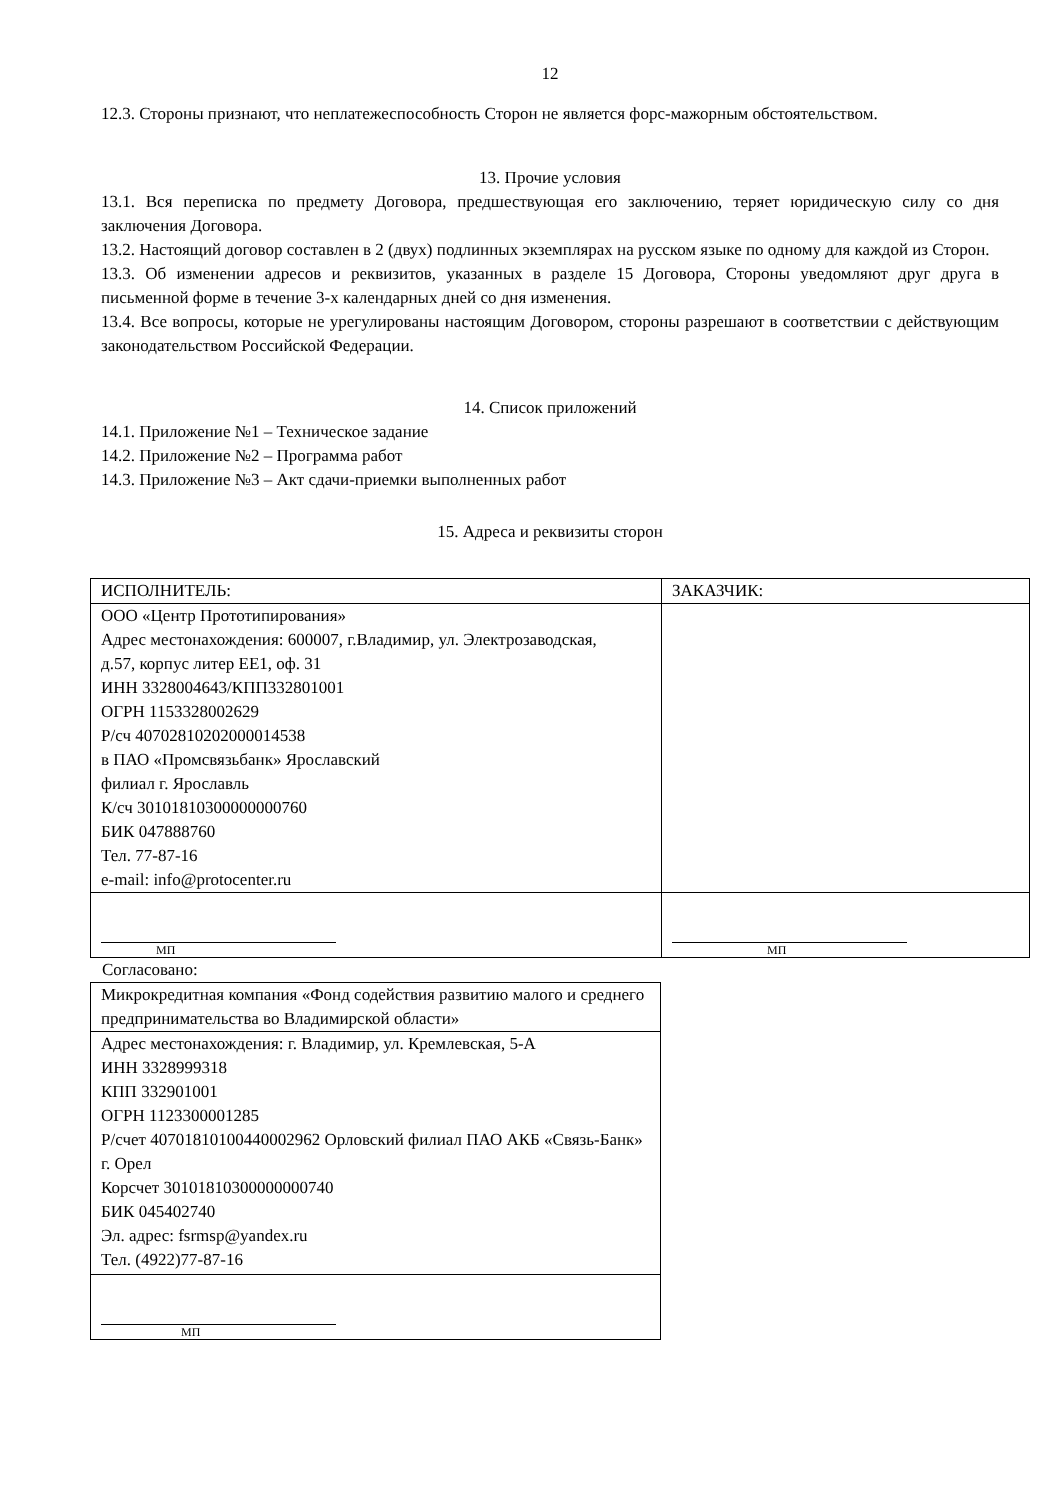12
12.3. Стороны признают, что неплатежеспособность Сторон не является форс-мажорным обстоятельством.
13. Прочие условия
13.1. Вся переписка по предмету Договора, предшествующая его заключению, теряет юридическую силу со дня заключения Договора.
13.2. Настоящий договор составлен в 2 (двух) подлинных экземплярах на русском языке по одному для каждой из Сторон.
13.3. Об изменении адресов и реквизитов, указанных в разделе 15 Договора, Стороны уведомляют друг друга в письменной форме в течение 3-х календарных дней со дня изменения.
13.4. Все вопросы, которые не урегулированы настоящим Договором, стороны разрешают в соответствии с действующим законодательством Российской Федерации.
14. Список приложений
14.1. Приложение №1 – Техническое задание
14.2. Приложение №2 – Программа работ
14.3. Приложение №3 – Акт сдачи-приемки выполненных работ
15. Адреса и реквизиты сторон
| ИСПОЛНИТЕЛЬ: | ЗАКАЗЧИК: |
| ООО «Центр Прототипирования» Адрес местонахождения: 600007, г.Владимир, ул. Электрозаводская, д.57, корпус литер ЕЕ1, оф. 31 ИНН 3328004643/КПП332801001 ОГРН 1153328002629 Р/сч 40702810202000014538 в ПАО «Промсвязьбанк» Ярославский филиал г. Ярославль К/сч 30101810300000000760 БИК 047888760 Тел. 77-87-16 e-mail: info@protocenter.ru | |
| МП | МП |
Согласовано:
| Микрокредитная компания «Фонд содействия развитию малого и среднего предпринимательства во Владимирской области» |
| Адрес местонахождения: г. Владимир, ул. Кремлевская, 5-А ИНН 3328999318 КПП 332901001 ОГРН 1123300001285 Р/счет 40701810100440002962 Орловский филиал ПАО АКБ «Связь-Банк» г. Орел Корсчет 30101810300000000740 БИК 045402740 Эл. адрес: fsrmsp@yandex.ru Тел. (4922)77-87-16 |
| МП |